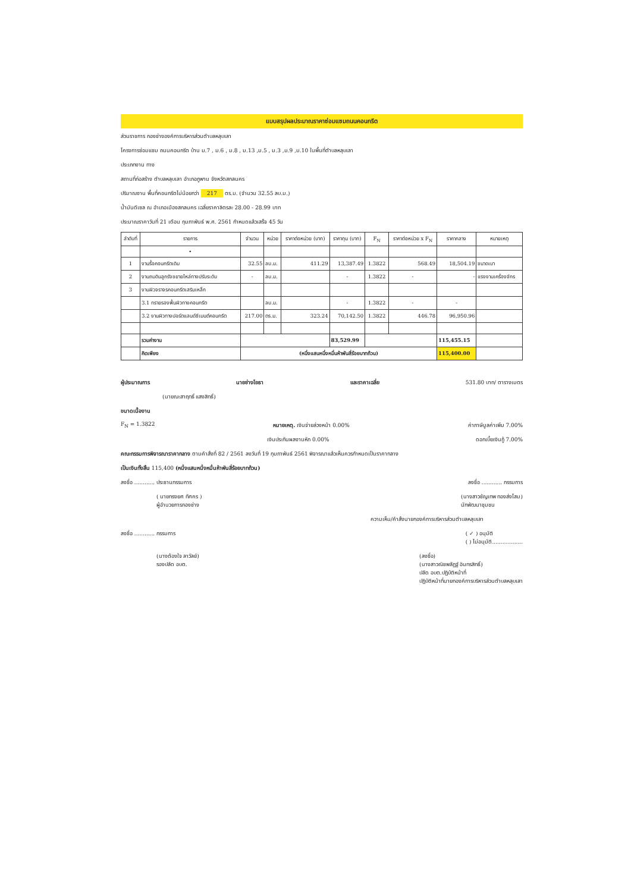แบบสรุปผลประมาณราคาซ่อมแซมถนนคอนกรีต
ส่วนราชการ กองช่างองค์การบริหารส่วนตำบลหลุบเลา
โครงการซ่อมแซม ถนนคอนกรีต บ้าน ม.7 , ม.6 , ม.8 , ม.13 ,ม.5 , ม.3 ,ม.9 ,ม.10 ในพื้นที่ตำบลหลุบเลา
ประเภทงาน ทาง
สถานที่ก่อสร้าง ตำบลหลุบเลา อำเภอภูพาน จังหวัดสกลนคร
ปริมาณงาน พื้นที่คอนกรีตไม่น้อยกว่า 217 ตร.ม. (จำนวน 32.55 ลบ.ม.)
น้ำมันดีเซล ณ อำเภอเมืองสกลนคร เฉลี่ยราคาลิตรละ 28.00 - 28.99 บาท
ประมาณราคาวันที่ 21 เดือน กุมภาพันธ์ พ.ศ. 2561 กำหนดแล้วเสร็จ 45 วัน
| ลำดับที่ | รายการ | จำนวน | หน่วย | ราคาต่อหน่วย (บาท) | ราคาทุน (บาท) | F<sub>N</sub> | ราคาต่อหน่วย x F<sub>N</sub> | ราคากลาง | หมายเหตุ |
| --- | --- | --- | --- | --- | --- | --- | --- | --- | --- |
| | • | | | | | | | | |
| 1 | งานรื้อคอนกรีตเดิม | 32.55 | ลบ.ม. | 411.29 | 13,387.49 | 1.3822 | 568.49 | 18,504.19 | ขนาดเบา |
| 2 | งานถมดินลูกรังขยายไหล่ทางปรับระดับ | - | ลบ.ม. | | - | 1.3822 | - | - | แรงงานเครื่องจักร |
| 3 | งานผิวจราจรคอนกรีตเสริมเหล็ก | | | | | | | | |
| | 3.1 ทรายรองพื้นผิวทางคอนกรีต | | ลบ.ม. | | - | 1.3822 | - | - | |
| | 3.2 งานผิวทางปอร์ตแลนด์ซีเมนต์คอนกรีต | 217.00 | ตร.ม. | 323.24 | 70,142.50 | 1.3822 | 446.78 | 96,950.96 | |
| | รวมค่างาน | | | | 83,529.99 | | | 115,455.15 | |
| | คิดเพียง | (หนึ่งแสนหนึ่งหมื่นห้าพันสี่ร้อยบาทถ้วน) | | | | | | 115,400.00 | |
ผู้ประมาณการ นายช่างโยธา และราคาเฉลี่ย 531.80 บาท/ ตารางเมตร
(นายณะสาฤทธิ์ แสงสิทธิ์)
ขนาดเนื้องาน
F<sub>N</sub> = 1.3822 หมายเหตุ. เงินจ่ายล่วงหน้า 0.00% ค่าภาษีมูลค่าเพิ่ม 7.00%
เงินประกันผลงานหัก 0.00% ดอกเบี้ยเงินกู้ 7.00%
คณะกรรมการพิจารณาราคากลาง ตามคำสั่งที่ 82 / 2561 ลงวันที่ 19 กุมภาพันธ์ 2561 พิจารณาแล้วเห็นควรกำหนดเป็นราคากลาง
เป็นเงินทั้งสิ้น 115,400 (หนึ่งแสนหนึ่งหมื่นห้าพันสี่ร้อยบาทถ้วน)
ลงชื่อ ............ ประธานกรรมการ ลงชื่อ ............ กรรมการ
( นายทรงยศ ทัศคร )
ผู้อำนวยการกองช่าง (นางสาวชัญเทพ ทองส่งโสม)
นักพัฒนาชุมชน
ความเห็น/คำสั่งนายกองค์การบริหารส่วนตำบลหลุบเลา
ลงชื่อ ............ กรรมการ ( ✓ ) อนุมัติ
( ) ไม่อนุมัติ..................
(นางต้องใจ ลาวัลย์)
รองปลัด อบต. (ลงชื่อ)
(นางสาวณิชพลัฏฐ์ อินทรสิทธิ์)
ปลัด อบต.ปฏิบัติหน้าที่
ปฏิบัติหน้าที่นายกองค์การบริหารส่วนตำบลหลุบเลา